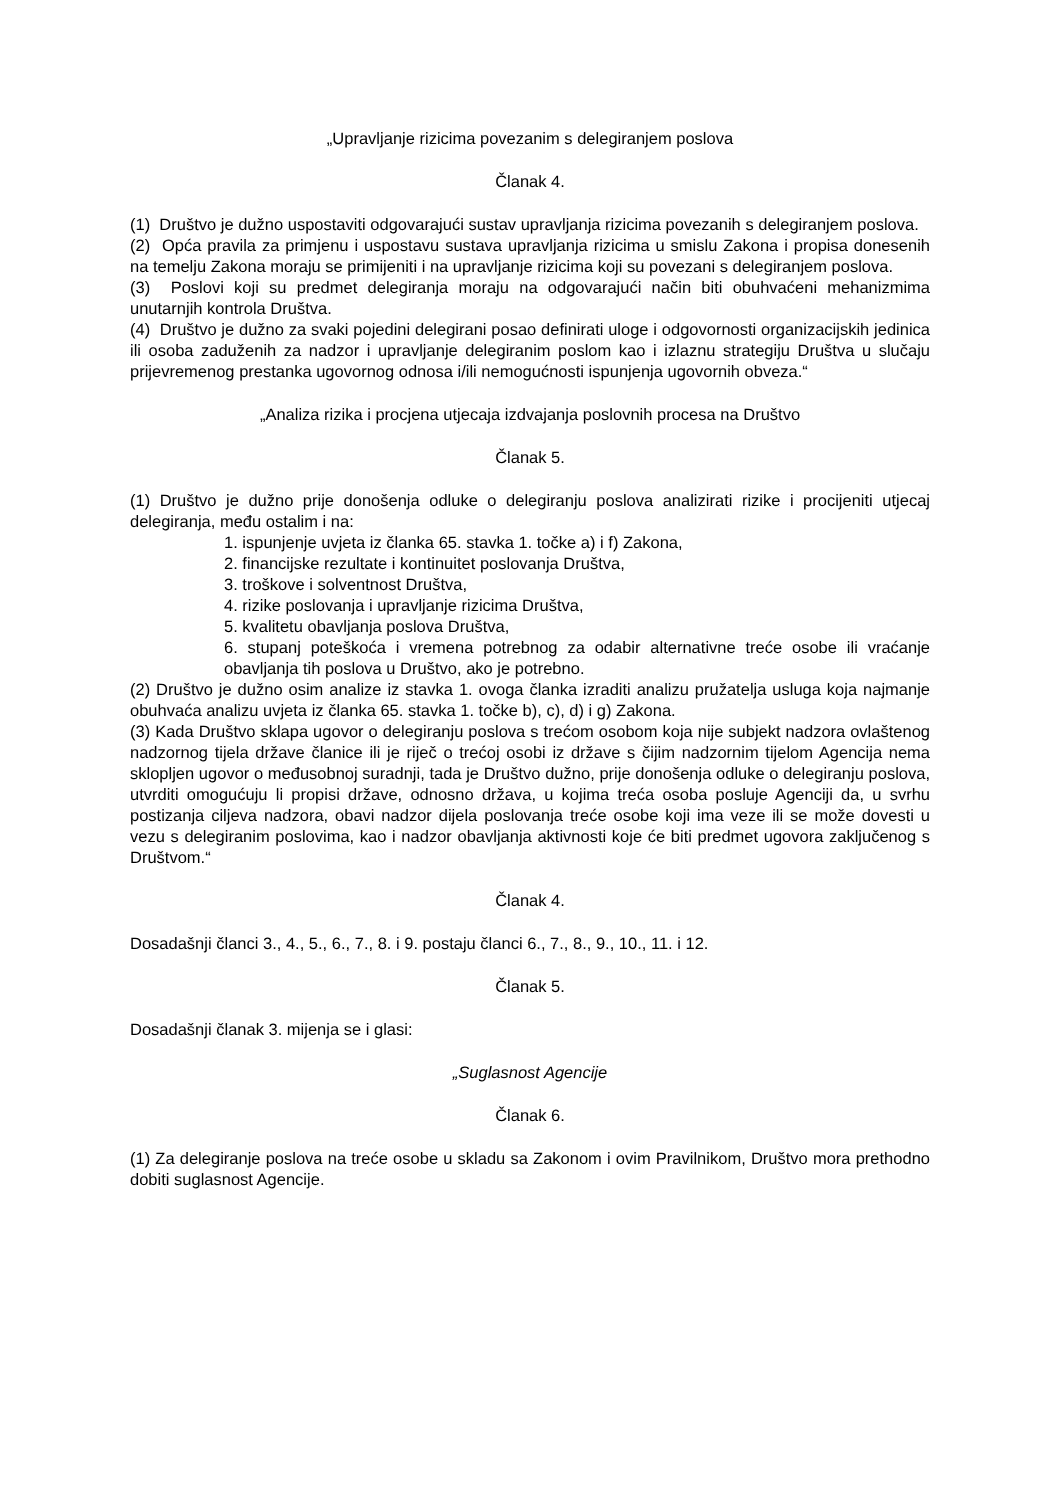„Upravljanje rizicima povezanim s delegiranjem poslova
Članak 4.
(1) Društvo je dužno uspostaviti odgovarajući sustav upravljanja rizicima povezanih s delegiranjem poslova.
(2) Opća pravila za primjenu i uspostavu sustava upravljanja rizicima u smislu Zakona i propisa donesenih na temelju Zakona moraju se primijeniti i na upravljanje rizicima koji su povezani s delegiranjem poslova.
(3) Poslovi koji su predmet delegiranja moraju na odgovarajući način biti obuhvaćeni mehanizmima unutarnjih kontrola Društva.
(4) Društvo je dužno za svaki pojedini delegirani posao definirati uloge i odgovornosti organizacijskih jedinica ili osoba zaduženih za nadzor i upravljanje delegiranim poslom kao i izlaznu strategiju Društva u slučaju prijevremenog prestanka ugovornog odnosa i/ili nemogućnosti ispunjenja ugovornih obveza.“
„Analiza rizika i procjena utjecaja izdvajanja poslovnih procesa na Društvo
Članak 5.
(1) Društvo je dužno prije donošenja odluke o delegiranju poslova analizirati rizike i procijeniti utjecaj delegiranja, među ostalim i na:
1. ispunjenje uvjeta iz članka 65. stavka 1. točke a) i f) Zakona,
2. financijske rezultate i kontinuitet poslovanja Društva,
3. troškove i solventnost Društva,
4. rizike poslovanja i upravljanje rizicima Društva,
5. kvalitetu obavljanja poslova Društva,
6. stupanj poteškoća i vremena potrebnog za odabir alternativne treće osobe ili vraćanje obavljanja tih poslova u Društvo, ako je potrebno.
(2) Društvo je dužno osim analize iz stavka 1. ovoga članka izraditi analizu pružatelja usluga koja najmanje obuhvaća analizu uvjeta iz članka 65. stavka 1. točke b), c), d) i g) Zakona.
(3) Kada Društvo sklapa ugovor o delegiranju poslova s trećom osobom koja nije subjekt nadzora ovlaštenog nadzornog tijela države članice ili je riječ o trećoj osobi iz države s čijim nadzornim tijelom Agencija nema sklopljen ugovor o međusobnoj suradnji, tada je Društvo dužno, prije donošenja odluke o delegiranju poslova, utvrditi omogućuju li propisi države, odnosno država, u kojima treća osoba posluje Agenciji da, u svrhu postizanja ciljeva nadzora, obavi nadzor dijela poslovanja treće osobe koji ima veze ili se može dovesti u vezu s delegiranim poslovima, kao i nadzor obavljanja aktivnosti koje će biti predmet ugovora zaključenog s Društvom.“
Članak 4.
Dosadašnji članci 3., 4., 5., 6., 7., 8. i 9. postaju članci 6., 7., 8., 9., 10., 11. i 12.
Članak 5.
Dosadašnji članak 3. mijenja se i glasi:
„Suglasnost Agencije
Članak 6.
(1) Za delegiranje poslova na treće osobe u skladu sa Zakonom i ovim Pravilnikom, Društvo mora prethodno dobiti suglasnost Agencije.